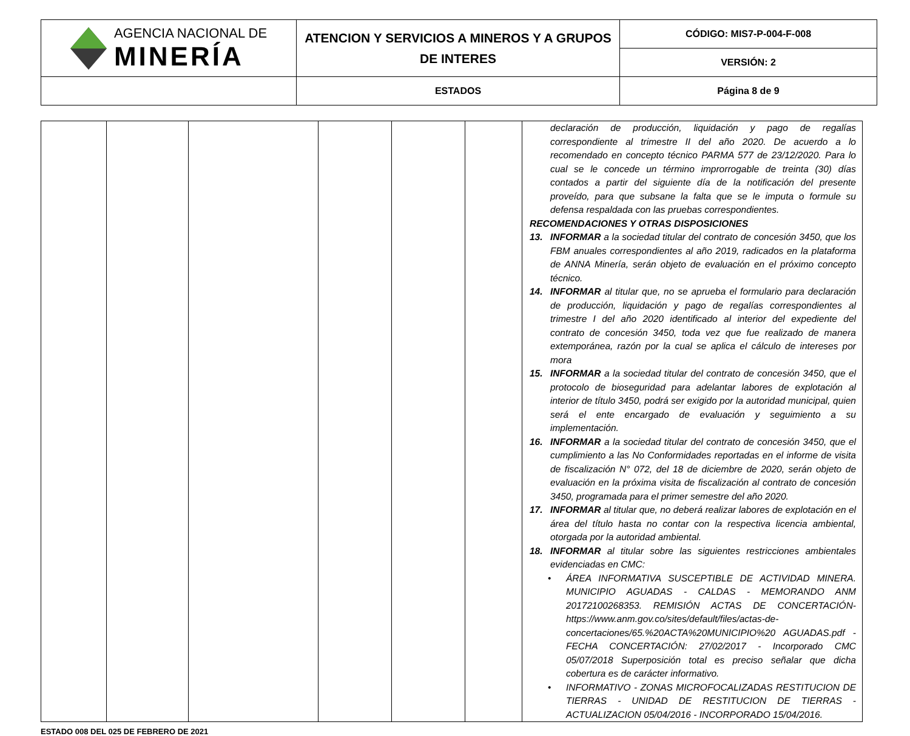| AGENCIA NACIONAL DE MINERÍA | ATENCION Y SERVICIOS A MINEROS Y A GRUPOS DE INTERES | CÓDIGO: MIS7-P-004-F-008 |
| | | VERSIÓN: 2 |
| | ESTADOS | Página 8 de 9 |
| | | | | | | declaración de producción, liquidación y pago de regalías correspondiente al trimestre II del año 2020. De acuerdo a lo recomendado en concepto técnico PARMA 577 de 23/12/2020. Para lo cual se le concede un término improrrogable de treinta (30) días contados a partir del siguiente día de la notificación del presente proveído, para que subsane la falta que se le imputa o formule su defensa respaldada con las pruebas correspondientes. RECOMENDACIONES Y OTRAS DISPOSICIONES 13. INFORMAR a la sociedad titular del contrato de concesión 3450, que los FBM anuales correspondientes al año 2019, radicados en la plataforma de ANNA Minería, serán objeto de evaluación en el próximo concepto técnico. 14. INFORMAR al titular que, no se aprueba el formulario para declaración de producción, liquidación y pago de regalías correspondientes al trimestre I del año 2020 identificado al interior del expediente del contrato de concesión 3450, toda vez que fue realizado de manera extemporánea, razón por la cual se aplica el cálculo de intereses por mora 15. INFORMAR a la sociedad titular del contrato de concesión 3450, que el protocolo de bioseguridad para adelantar labores de explotación al interior de título 3450, podrá ser exigido por la autoridad municipal, quien será el ente encargado de evaluación y seguimiento a su implementación. 16. INFORMAR a la sociedad titular del contrato de concesión 3450, que el cumplimiento a las No Conformidades reportadas en el informe de visita de fiscalización N° 072, del 18 de diciembre de 2020, serán objeto de evaluación en la próxima visita de fiscalización al contrato de concesión 3450, programada para el primer semestre del año 2020. 17. INFORMAR al titular que, no deberá realizar labores de explotación en el área del título hasta no contar con la respectiva licencia ambiental, otorgada por la autoridad ambiental. 18. INFORMAR al titular sobre las siguientes restricciones ambientales evidenciadas en CMC: • ÁREA INFORMATIVA SUSCEPTIBLE DE ACTIVIDAD MINERA. MUNICIPIO AGUADAS - CALDAS - MEMORANDO ANM 20172100268353. REMISIÓN ACTAS DE CONCERTACIÓN- https://www.anm.gov.co/sites/default/files/actas-de-concertaciones/65.%20ACTA%20MUNICIPIO%20 AGUADAS.pdf - FECHA CONCERTACIÓN: 27/02/2017 - Incorporado CMC 05/07/2018 Superposición total es preciso señalar que dicha cobertura es de carácter informativo. • INFORMATIVO - ZONAS MICROFOCALIZADAS RESTITUCION DE TIERRAS - UNIDAD DE RESTITUCION DE TIERRAS - ACTUALIZACION 05/04/2016 - INCORPORADO 15/04/2016. |
ESTADO 008 DEL 025 DE FEBRERO DE 2021